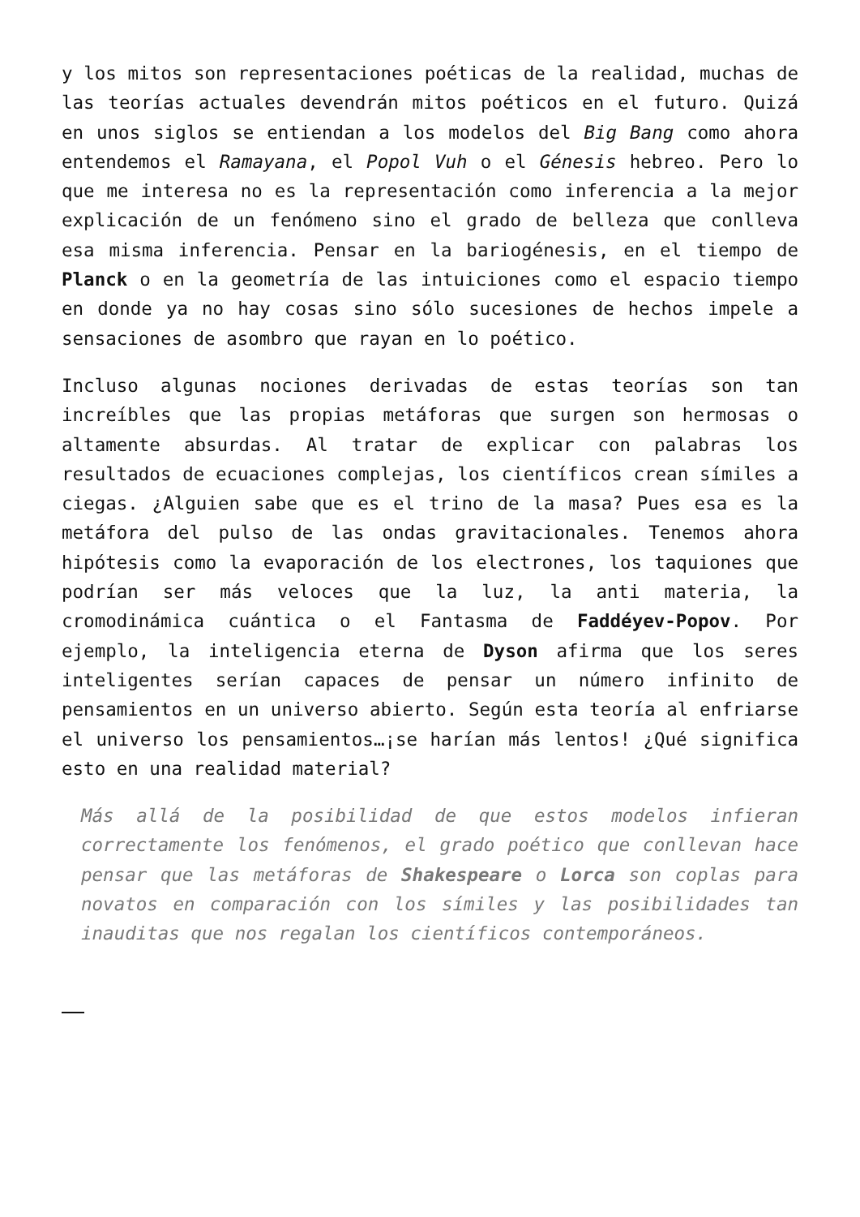y los mitos son representaciones poéticas de la realidad, muchas de las teorías actuales devendrán mitos poéticos en el futuro. Quizá en unos siglos se entiendan a los modelos del Big Bang como ahora entendemos el Ramayana, el Popol Vuh o el Génesis hebreo. Pero lo que me interesa no es la representación como inferencia a la mejor explicación de un fenómeno sino el grado de belleza que conlleva esa misma inferencia. Pensar en la bariogénesis, en el tiempo de Planck o en la geometría de las intuiciones como el espacio tiempo en donde ya no hay cosas sino sólo sucesiones de hechos impele a sensaciones de asombro que rayan en lo poético.
Incluso algunas nociones derivadas de estas teorías son tan increíbles que las propias metáforas que surgen son hermosas o altamente absurdas. Al tratar de explicar con palabras los resultados de ecuaciones complejas, los científicos crean símiles a ciegas. ¿Alguien sabe que es el trino de la masa? Pues esa es la metáfora del pulso de las ondas gravitacionales. Tenemos ahora hipótesis como la evaporación de los electrones, los taquiones que podrían ser más veloces que la luz, la anti materia, la cromodinámica cuántica o el Fantasma de Faddéyev-Popov. Por ejemplo, la inteligencia eterna de Dyson afirma que los seres inteligentes serían capaces de pensar un número infinito de pensamientos en un universo abierto. Según esta teoría al enfriarse el universo los pensamientos…¡se harían más lentos! ¿Qué significa esto en una realidad material?
Más allá de la posibilidad de que estos modelos infieran correctamente los fenómenos, el grado poético que conllevan hace pensar que las metáforas de Shakespeare o Lorca son coplas para novatos en comparación con los símiles y las posibilidades tan inauditas que nos regalan los científicos contemporáneos.